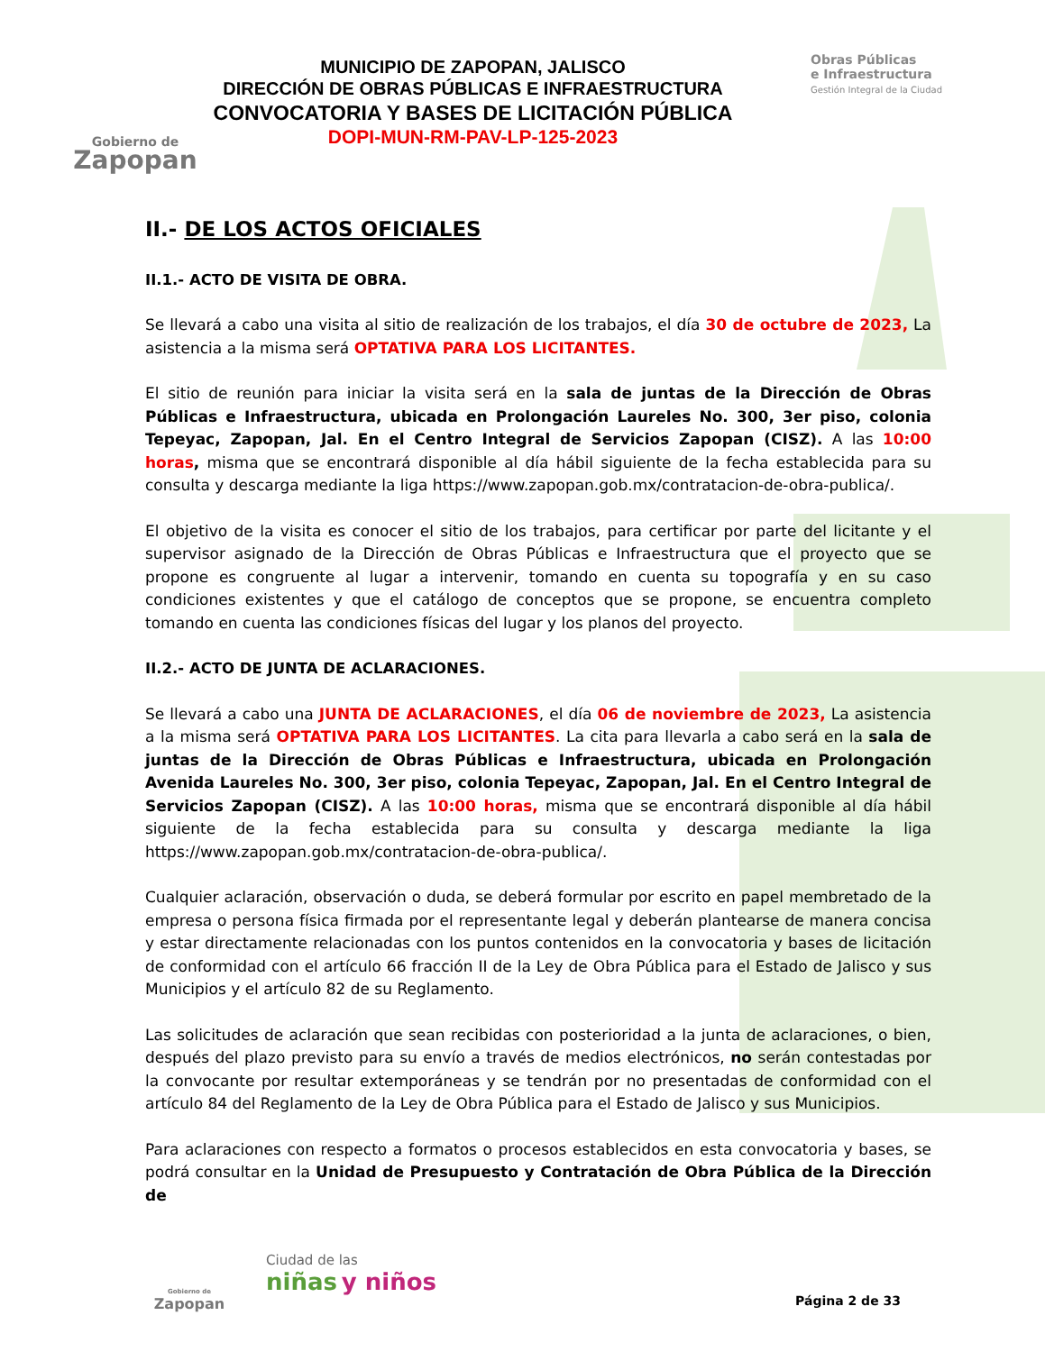Gobierno de
Zapopan
MUNICIPIO DE ZAPOPAN, JALISCO
DIRECCIÓN DE OBRAS PÚBLICAS E INFRAESTRUCTURA
CONVOCATORIA Y BASES DE LICITACIÓN PÚBLICA
DOPI-MUN-RM-PAV-LP-125-2023
Obras Públicas
e Infraestructura
Gestión Integral de la Ciudad
II.- DE LOS ACTOS OFICIALES
II.1.- ACTO DE VISITA DE OBRA.
Se llevará a cabo una visita al sitio de realización de los trabajos, el día 30 de octubre de 2023, La asistencia a la misma será OPTATIVA PARA LOS LICITANTES.
El sitio de reunión para iniciar la visita será en la sala de juntas de la Dirección de Obras Públicas e Infraestructura, ubicada en Prolongación Laureles No. 300, 3er piso, colonia Tepeyac, Zapopan, Jal. En el Centro Integral de Servicios Zapopan (CISZ). A las 10:00 horas, misma que se encontrará disponible al día hábil siguiente de la fecha establecida para su consulta y descarga mediante la liga https://www.zapopan.gob.mx/contratacion-de-obra-publica/.
El objetivo de la visita es conocer el sitio de los trabajos, para certificar por parte del licitante y el supervisor asignado de la Dirección de Obras Públicas e Infraestructura que el proyecto que se propone es congruente al lugar a intervenir, tomando en cuenta su topografía y en su caso condiciones existentes y que el catálogo de conceptos que se propone, se encuentra completo tomando en cuenta las condiciones físicas del lugar y los planos del proyecto.
II.2.- ACTO DE JUNTA DE ACLARACIONES.
Se llevará a cabo una JUNTA DE ACLARACIONES, el día 06 de noviembre de 2023, La asistencia a la misma será OPTATIVA PARA LOS LICITANTES. La cita para llevarla a cabo será en la sala de juntas de la Dirección de Obras Públicas e Infraestructura, ubicada en Prolongación Avenida Laureles No. 300, 3er piso, colonia Tepeyac, Zapopan, Jal. En el Centro Integral de Servicios Zapopan (CISZ). A las 10:00 horas, misma que se encontrará disponible al día hábil siguiente de la fecha establecida para su consulta y descarga mediante la liga https://www.zapopan.gob.mx/contratacion-de-obra-publica/.
Cualquier aclaración, observación o duda, se deberá formular por escrito en papel membretado de la empresa o persona física firmada por el representante legal y deberán plantearse de manera concisa y estar directamente relacionadas con los puntos contenidos en la convocatoria y bases de licitación de conformidad con el artículo 66 fracción II de la Ley de Obra Pública para el Estado de Jalisco y sus Municipios y el artículo 82 de su Reglamento.
Las solicitudes de aclaración que sean recibidas con posterioridad a la junta de aclaraciones, o bien, después del plazo previsto para su envío a través de medios electrónicos, no serán contestadas por la convocante por resultar extemporáneas y se tendrán por no presentadas de conformidad con el artículo 84 del Reglamento de la Ley de Obra Pública para el Estado de Jalisco y sus Municipios.
Para aclaraciones con respecto a formatos o procesos establecidos en esta convocatoria y bases, se podrá consultar en la Unidad de Presupuesto y Contratación de Obra Pública de la Dirección de
Gobierno de
Zapopan
Ciudad de las
niñas y niños
Página 2 de 33